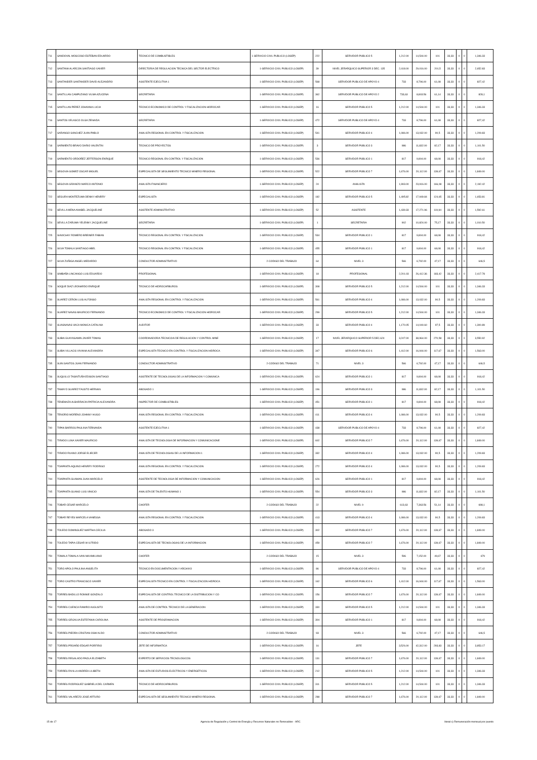| 711 | SANDOVAL MOSCOSO ESTEBAN EDUARDO | TECNICO DE COMBUSTIBLES | 1-SERVICIO CIVIL PUBLICO (LOSEP) | 222 | SERVIDOR PUBLICO 5 | 1,212.00 | 14,544.00 | 101 | 33,33 | 0 | 0 | 1,346.33 |
| 712 | SANTANA ALARCON SANTIAGO XAVIER | DIRECTOR/A DE REGULACION TECNICA DEL SECTOR ELECTRICO | 1-SERVICIO CIVIL PUBLICO (LOSEP) | 39 | NIVEL JERARQUICO SUPERIOR 3 DEC. 135 | 2,418.00 | 29,016.00 | 201,5 | 33,33 | 0 | 0 | 2,652.83 |
| 713 | SANTANDER SANTANDER DAVID ALEJANDRO | ASISTENTE EJECUTIVA 1 | 1-SERVICIO CIVIL PUBLICO (LOSEP) | 568 | SERVIDOR PUBLICO DE APOYO 4 | 733 | 8,796.00 | 61,08 | 33,33 | 0 | 0 | 827,42 |
| 714 | SANTILLAN CAMPUZANO VILMA AZUCENA | SECRETARIA | 1-SERVICIO CIVIL PUBLICO (LOSEP) | 362 | SERVIDOR PUBLICO DE APOYO 2 | 733,63 | 8,803.56 | 61,14 | 33,33 | 0 | 0 | 828,1 |
| 715 | SANTILLAN PEREZ JOHANNA LUCIA | TECNICO ECONOMICO DE CONTROL Y FISCALIZACION HIDROCAR | 1-SERVICIO CIVIL PUBLICO (LOSEP) | 16 | SERVIDOR PUBLICO 5 | 1,212.00 | 14,544.00 | 101 | 33,33 | 0 | 0 | 1,346.33 |
| 716 | SANTOS VELASCO OLGA ZENAIDA | SECRETARIA | 1-SERVICIO CIVIL PUBLICO (LOSEP) | 472 | SERVIDOR PUBLICO DE APOYO 4 | 733 | 8,796.00 | 61,08 | 33,33 | 0 | 0 | 827,42 |
| 717 | SARANGO SANCHEZ JUAN PABLO | ANALISTA REGIONAL EN CONTROL Y FISCALIZACION | 1-SERVICIO CIVIL PUBLICO (LOSEP) | 541 | SERVIDOR PUBLICO 4 | 1,086.00 | 13,032.00 | 90,5 | 33,33 | 0 | 0 | 1,209.83 |
| 718 | SARMIENTO BRAVO DARIO VALENTIN | TECNICO DE PROYECTOS | 1-SERVICIO CIVIL PUBLICO (LOSEP) | 3 | SERVIDOR PUBLICO 3 | 986 | 11,832.00 | 82,17 | 33,33 | 0 | 0 | 1,101.50 |
| 719 | SARMIENTO ORDOÑEZ JEFFERSON ENRIQUE | TECNICO REGIONAL EN CONTROL Y FISCALIZACION | 1-SERVICIO CIVIL PUBLICO (LOSEP) | 536 | SERVIDOR PUBLICO 1 | 817 | 9,804.00 | 68,08 | 33,33 | 0 | 0 | 918,42 |
| 720 | SEGOVIA GOMEZ OSCAR MIGUEL | ESPECIALISTA DE SEGUIMIENTO TECNICO MINERO REGIONAL | 1-SERVICIO CIVIL PUBLICO (LOSEP) | 522 | SERVIDOR PUBLICO 7 | 1,676.00 | 20,112.00 | 139,67 | 33,33 | 0 | 0 | 1,849.00 |
| 721 | SEGOVIA GRANIZO MARCO ANTONIO | ANALISTA FINANCIERO | 1-SERVICIO CIVIL PUBLICO (LOSEP) | 24 | ANALISTA | 1,993.00 | 23,916.00 | 166,08 | 33,33 | 0 | 0 | 2,192.42 |
| 722 | SEGURA MONTEZUMA DENNY HENRRY | ESPECIALISTA | 1-SERVICIO CIVIL PUBLICO (LOSEP) | 182 | SERVIDOR PUBLICO 5 | 1,495.82 | 17,949.84 | 124,65 | 33,33 | 0 | 0 | 1,653.81 |
| 723 | SEVILLA MENA ANABEL JACQUELINE | ASISTENTE ADMINISTRATIVO | 1-SERVICIO CIVIL PUBLICO (LOSEP) | 52 | ASISTENTE | 1,439.33 | 17,271.96 | 119,94 | 33,33 | 0 | 0 | 1,592.61 |
| 724 | SEVILLA ZARUMA YELENNY JACQUELINE | SECRETARIA | 1-SERVICIO CIVIL PUBLICO (LOSEP) | 1 | SECRETARIA | 902 | 10,824.00 | 75,17 | 33,33 | 0 | 0 | 1,010.50 |
| 725 | SIAVICHAY ROMERO BREINER FABIAN | TECNICO REGIONAL EN CONTROL Y FISCALIZACION | 1-SERVICIO CIVIL PUBLICO (LOSEP) | 534 | SERVIDOR PUBLICO 1 | 817 | 9,804.00 | 68,08 | 33,33 | 0 | 0 | 918,42 |
| 726 | SILVA TOMALA SANTIAGO ABEL | TECNICO REGIONAL EN CONTROL Y FISCALIZACION | 1-SERVICIO CIVIL PUBLICO (LOSEP) | 455 | SERVIDOR PUBLICO 1 | 817 | 9,804.00 | 68,08 | 33,33 | 0 | 0 | 918,42 |
| 727 | SILVA ZUÑIGA ANGEL MEDARDO | CONDUCTOR ADMINISTRATIVO | 2-CODIGO DEL TRABAJO | 64 | NIVEL 3 | 566 | 6,792.00 | 47,17 | 33,33 | 0 | 0 | 646,5 |
| 728 | SIMBAÑA LINCANGO LUIS EDUARDO | PROFESIONAL | 1-SERVICIO CIVIL PUBLICO (LOSEP) | 18 | PROFESIONAL | 2,201.03 | 26,412.36 | 183,42 | 33,33 | 0 | 0 | 2,417.78 |
| 729 | SOQUE DIAZ LEONARDO ENRIQUE | TECNICO DE HIDROCARBUROS | 1-SERVICIO CIVIL PUBLICO (LOSEP) | 308 | SERVIDOR PUBLICO 5 | 1,212.00 | 14,544.00 | 101 | 33,33 | 0 | 0 | 1,346.33 |
| 730 | SUAREZ CERON LUIS ALFONSO | ANALISTA REGIONAL EN CONTROL Y FISCALIZACION | 1-SERVICIO CIVIL PUBLICO (LOSEP) | 561 | SERVIDOR PUBLICO 4 | 1,086.00 | 13,032.00 | 90,5 | 33,33 | 0 | 0 | 1,209.83 |
| 731 | SUAREZ NAVAS MAURICIO FERNANDO | TECNICO ECONOMICO DE CONTROL Y FISCALIZACION HIDROCAR | 1-SERVICIO CIVIL PUBLICO (LOSEP) | 299 | SERVIDOR PUBLICO 5 | 1,212.00 | 14,544.00 | 101 | 33,33 | 0 | 0 | 1,346.33 |
| 732 | SUASNAVAS VACA MONICA CATALINA | AUDITOR | 1-SERVICIO CIVIL PUBLICO (LOSEP) | 33 | SERVIDOR PUBLICO 4 | 1,170.05 | 14,040.60 | 97,5 | 33,33 | 0 | 0 | 1,300.89 |
| 733 | SUBIA GUAYASAMIN JAVIER TOMAS | COORDINADOR/A TECNICO/A DE REGULACION Y CONTROL MINE | 1-SERVICIO CIVIL PUBLICO (LOSEP) | 17 | NIVEL JERARQUICO SUPERIOR 5 DEC.624 | 3,247.00 | 38,964.00 | 270,58 | 33,33 | 0 | 0 | 3,550.92 |
| 734 | SUBIA VILLACIS VIVIANA ALEXANDRA | ESPECIALISTA TECNICO EN CONTROL Y FISCALIZACION HIDROCA | 1-SERVICIO CIVIL PUBLICO (LOSEP) | 347 | SERVIDOR PUBLICO 6 | 1,412.00 | 16,944.00 | 117,67 | 33,33 | 0 | 0 | 1,563.00 |
| 735 | SUIN SANTOS JUAN FERNANDO | CONDUCTOR ADMINISTRATIVO | 2-CODIGO DEL TRABAJO | 71 | NIVEL 3 | 566 | 6,792.00 | 47,17 | 33,33 | 0 | 0 | 646,5 |
| 736 | SUQUILLO TASINTUÑA EDISON SANTIAGO | ASISTENTE DE TECNOLOGIAS DE LA INFORMACION Y COMUNICA | 1-SERVICIO CIVIL PUBLICO (LOSEP) | 624 | SERVIDOR PUBLICO 1 | 817 | 9,804.00 | 68,08 | 33,33 | 0 | 0 | 918,42 |
| 737 | TAMAYO SUAREZ FAUSTO HERNAN | ABOGADO 1 | 1-SERVICIO CIVIL PUBLICO (LOSEP) | 196 | SERVIDOR PUBLICO 3 | 986 | 11,832.00 | 82,17 | 33,33 | 0 | 0 | 1,101.50 |
| 738 | TENEMAZA ALBARRACIN PATRICIA ALEXANDRA | INSPECTOR DE COMBUSTIBLES | 1-SERVICIO CIVIL PUBLICO (LOSEP) | 451 | SERVIDOR PUBLICO 1 | 817 | 9,804.00 | 68,08 | 33,33 | 0 | 0 | 918,42 |
| 739 | TENORIO MORENO JOHNNY HUGO | ANALISTA REGIONAL EN CONTROL Y FISCALIZACION | 1-SERVICIO CIVIL PUBLICO (LOSEP) | 411 | SERVIDOR PUBLICO 4 | 1,086.00 | 13,032.00 | 90,5 | 33,33 | 0 | 0 | 1,209.83 |
| 740 | TIPAN BARROS PAULINA FERNANDA | ASISTENTE EJECUTIVA 1 | 1-SERVICIO CIVIL PUBLICO (LOSEP) | 438 | SERVIDOR PUBLICO DE APOYO 4 | 733 | 8,796.00 | 61,08 | 33,33 | 0 | 0 | 827,42 |
| 741 | TIRADO LUNA XAVIER MAURICIO | ANALISTA DE TECNOLOGIA DE INFORMACION Y COMUNICACIONE | 1-SERVICIO CIVIL PUBLICO (LOSEP) | 602 | SERVIDOR PUBLICO 7 | 1,676.00 | 20,112.00 | 139,67 | 33,33 | 0 | 0 | 1,849.00 |
| 742 | TIRADO RUANO JORGE ELIECER | ANALISTA DE TECNOLOGIAS DE LA INFORMACION 1 | 1-SERVICIO CIVIL PUBLICO (LOSEP) | 332 | SERVIDOR PUBLICO 4 | 1,086.00 | 13,032.00 | 90,5 | 33,33 | 0 | 0 | 1,209.83 |
| 743 | TOAPANTA AQUINO HENRRY RODRIGO | ANALISTA REGIONAL EN CONTROL Y FISCALIZACION | 1-SERVICIO CIVIL PUBLICO (LOSEP) | 272 | SERVIDOR PUBLICO 4 | 1,086.00 | 13,032.00 | 90,5 | 33,33 | 0 | 0 | 1,209.83 |
| 744 | TOAPANTA GUAMAN JUAN MARCELO | ASISTENTE DE TECNOLOGIA DE INFORMACION Y COMUNICACION | 1-SERVICIO CIVIL PUBLICO (LOSEP) | 626 | SERVIDOR PUBLICO 1 | 817 | 9,804.00 | 68,08 | 33,33 | 0 | 0 | 918,42 |
| 745 | TOAPANTA GUANO LUIS VINICIO | ANALISTA DE TALENTO HUMANO 1 | 1-SERVICIO CIVIL PUBLICO (LOSEP) | 554 | SERVIDOR PUBLICO 3 | 986 | 11,832.00 | 82,17 | 33,33 | 0 | 0 | 1,101.50 |
| 746 | TOBAR CESAR MARCELO | CHOFER | 2-CODIGO DEL TRABAJO | 22 | NIVEL 9 | 613,63 | 7,363.56 | 51,14 | 33,33 | 0 | 0 | 698,1 |
| 747 | TOBAR REYES MARCELA VANESSA | ANALISTA REGIONAL EN CONTROL Y FISCALIZACION | 1-SERVICIO CIVIL PUBLICO (LOSEP) | 413 | SERVIDOR PUBLICO 4 | 1,086.00 | 13,032.00 | 90,5 | 33,33 | 0 | 0 | 1,209.83 |
| 748 | TOLEDO DOMINGUEZ MARTHA CECILIA | ABOGADO 3 | 1-SERVICIO CIVIL PUBLICO (LOSEP) | 302 | SERVIDOR PUBLICO 7 | 1,676.00 | 20,112.00 | 139,67 | 33,33 | 0 | 0 | 1,849.00 |
| 749 | TOLEDO TAPIA CESAR W ILFRIDO | ESPECIALISTA DE TECNOLOGIAS DE LA INFORMACION | 1-SERVICIO CIVIL PUBLICO (LOSEP) | 459 | SERVIDOR PUBLICO 7 | 1,676.00 | 20,112.00 | 139,67 | 33,33 | 0 | 0 | 1,849.00 |
| 750 | TOMALA TOMALA IVAN MAXIMILIANO | CHOFER | 2-CODIGO DEL TRABAJO | 15 | NIVEL 3 | 596 | 7,152.00 | 49,67 | 33,33 | 0 | 0 | 679 |
| 751 | TORO APOLO PAULINA ANGELITA | TECNICO EN DOCUMENTACION Y ARCHIVO | 1-SERVICIO CIVIL PUBLICO (LOSEP) | 86 | SERVIDOR PUBLICO DE APOYO 4 | 733 | 8,796.00 | 61,08 | 33,33 | 0 | 0 | 827,42 |
| 752 | TORO CASTRO FRANCISCO XAVIER | ESPECIALISTA TECNICO EN CONTROL Y FISCALIZACION HIDROCA | 1-SERVICIO CIVIL PUBLICO (LOSEP) | 162 | SERVIDOR PUBLICO 6 | 1,412.00 | 16,944.00 | 117,67 | 33,33 | 0 | 0 | 1,563.00 |
| 753 | TORRES BADILLO RONNIE GONZALO | ESPECIALISTA DE CONTROL TECNICO DE LA DISTRIBUCION Y CO | 1-SERVICIO CIVIL PUBLICO (LOSEP) | 156 | SERVIDOR PUBLICO 7 | 1,676.00 | 20,112.00 | 139,67 | 33,33 | 0 | 0 | 1,849.00 |
| 754 | TORRES CUENCA RAMIRO AUGUSTO | ANALISTA DE CONTROL TECNICO DE LA GENERACION | 1-SERVICIO CIVIL PUBLICO (LOSEP) | 330 | SERVIDOR PUBLICO 5 | 1,212.00 | 14,544.00 | 101 | 33,33 | 0 | 0 | 1,346.33 |
| 755 | TORRES GRIJALVA ESTEFANIA CAROLINA | ASISTENTE DE PROGRAMACION | 1-SERVICIO CIVIL PUBLICO (LOSEP) | 304 | SERVIDOR PUBLICO 1 | 817 | 9,804.00 | 68,08 | 33,33 | 0 | 0 | 918,42 |
| 756 | TORRES PIEDRA CRISTIAN OSW ALDO | CONDUCTOR ADMINISTRATIVO | 2-CODIGO DEL TRABAJO | 93 | NIVEL 3 | 566 | 6,792.00 | 47,17 | 33,33 | 0 | 0 | 646,5 |
| 757 | TORRES PROAÑO EDGAR PORFIRIO | JEFE DE INFORMATICA | 1-SERVICIO CIVIL PUBLICO (LOSEP) | 16 | JEFE | 3,526.00 | 42,312.00 | 293,83 | 33,33 | 0 | 0 | 3,853.17 |
| 758 | TORRES REGALADO PAOLA ELIZABETH | EXPERTO DE SERVICIOS TECNOLOGICOS | 1-SERVICIO CIVIL PUBLICO (LOSEP) | 131 | SERVIDOR PUBLICO 7 | 1,676.00 | 20,112.00 | 139,67 | 33,33 | 0 | 0 | 1,849.00 |
| 759 | TORRES RIVILLA ANDREA LILIBETH | ANALISTA DE ESTUDIOS ELECTRICOS Y ENERGETICOS | 1-SERVICIO CIVIL PUBLICO (LOSEP) | 212 | SERVIDOR PUBLICO 5 | 1,212.00 | 14,544.00 | 101 | 33,33 | 0 | 0 | 1,346.33 |
| 760 | TORRES RODRIGUEZ GABRIELA DEL CARMEN | TECNICO DE HIDROCARBUROS | 1-SERVICIO CIVIL PUBLICO (LOSEP) | 311 | SERVIDOR PUBLICO 5 | 1,212.00 | 14,544.00 | 101 | 33,33 | 0 | 0 | 1,346.33 |
| 761 | TORRES VALAREZO JOSE ARTURO | ESPECIALISTA DE SEGUIMIENTO TECNICO MINERO REGIONAL | 1-SERVICIO CIVIL PUBLICO (LOSEP) | 288 | SERVIDOR PUBLICO 7 | 1,676.00 | 20,112.00 | 139,67 | 33,33 | 0 | 0 | 1,849.00 |
15 de 17 Agencia de Regulación y Control de Energía y Recursos Naturales no Renovables - ARC literal c) Remuneración mensual por puesto